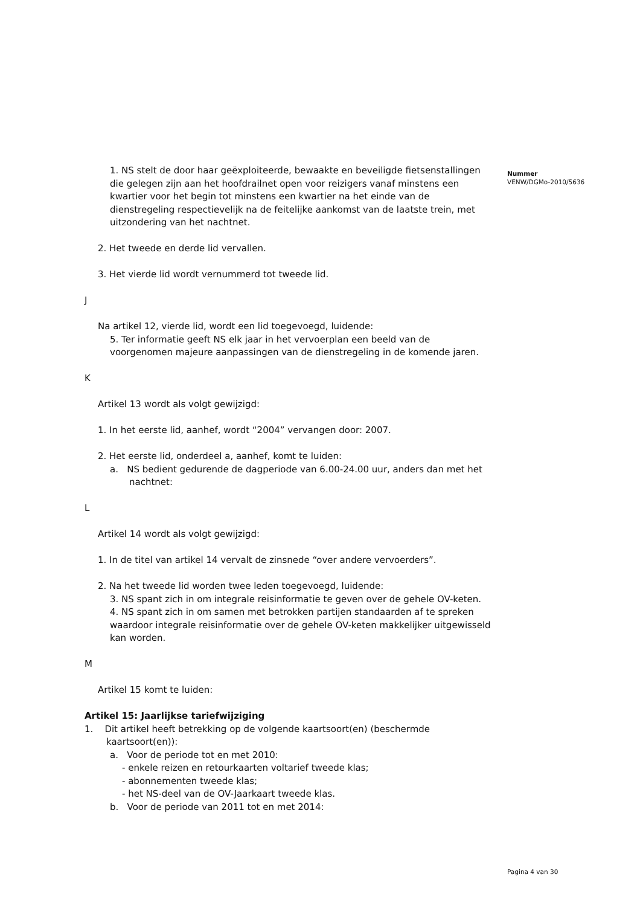1. NS stelt de door haar geëxploiteerde, bewaakte en beveiligde fietsenstallingen die gelegen zijn aan het hoofdrailnet open voor reizigers vanaf minstens een kwartier voor het begin tot minstens een kwartier na het einde van de dienstregeling respectievelijk na de feitelijke aankomst van de laatste trein, met uitzondering van het nachtnet.
2. Het tweede en derde lid vervallen.
3. Het vierde lid wordt vernummerd tot tweede lid.
J
Na artikel 12, vierde lid, wordt een lid toegevoegd, luidende:
5. Ter informatie geeft NS elk jaar in het vervoerplan een beeld van de voorgenomen majeure aanpassingen van de dienstregeling in de komende jaren.
K
Artikel 13 wordt als volgt gewijzigd:
1. In het eerste lid, aanhef, wordt “2004” vervangen door: 2007.
2. Het eerste lid, onderdeel a, aanhef, komt te luiden:
a. NS bedient gedurende de dagperiode van 6.00-24.00 uur, anders dan met het nachtnet:
L
Artikel 14 wordt als volgt gewijzigd:
1. In de titel van artikel 14 vervalt de zinsnede “over andere vervoerders”.
2. Na het tweede lid worden twee leden toegevoegd, luidende:
3. NS spant zich in om integrale reisinformatie te geven over de gehele OV-keten.
4. NS spant zich in om samen met betrokken partijen standaarden af te spreken waardoor integrale reisinformatie over de gehele OV-keten makkelijker uitgewisseld kan worden.
M
Artikel 15 komt te luiden:
Artikel 15: Jaarlijkse tariefwijziging
1. Dit artikel heeft betrekking op de volgende kaartsoort(en) (beschermde kaartsoort(en)):
a. Voor de periode tot en met 2010:
- enkele reizen en retourkaarten voltarief tweede klas;
- abonnementen tweede klas;
- het NS-deel van de OV-Jaarkaart tweede klas.
b. Voor de periode van 2011 tot en met 2014:
Nummer
VENW/DGMo-2010/5636
Pagina 4 van 30